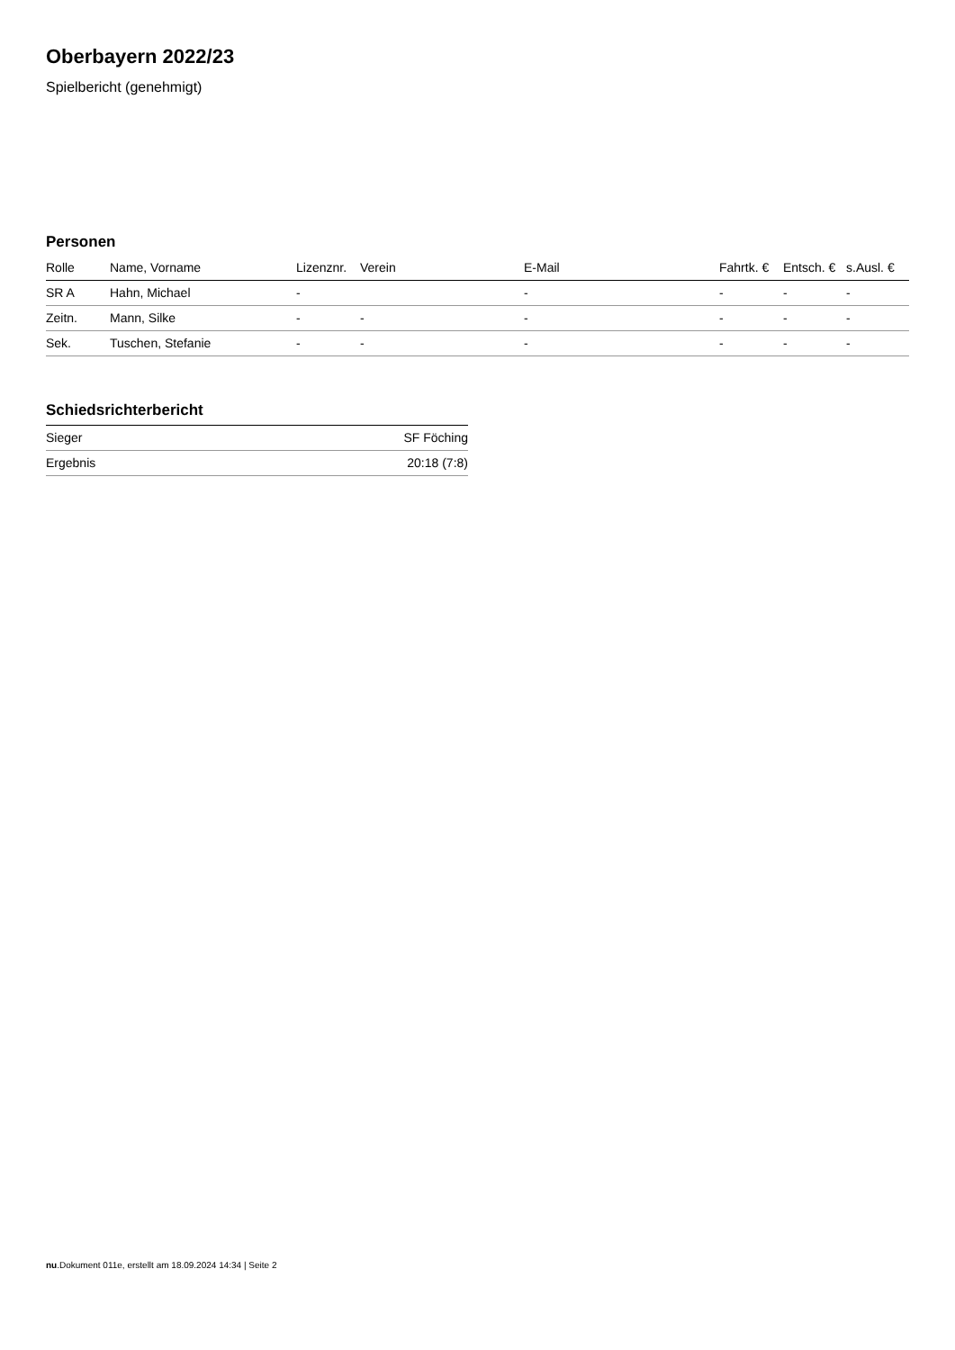Oberbayern 2022/23
Spielbericht (genehmigt)
Personen
| Rolle | Name, Vorname | Lizenznr. | Verein | E-Mail | Fahrtk. € | Entsch. € | s.Ausl. € |
| --- | --- | --- | --- | --- | --- | --- | --- |
| SR A | Hahn, Michael | - | | - | - | - | - |
| Zeitn. | Mann, Silke | - | - | - | - | - | - |
| Sek. | Tuschen, Stefanie | - | - | - | - | - | - |
Schiedsrichterbericht
| Sieger | SF Föching |
| Ergebnis | 20:18 (7:8) |
nu.Dokument 011e, erstellt am 18.09.2024 14:34 | Seite 2